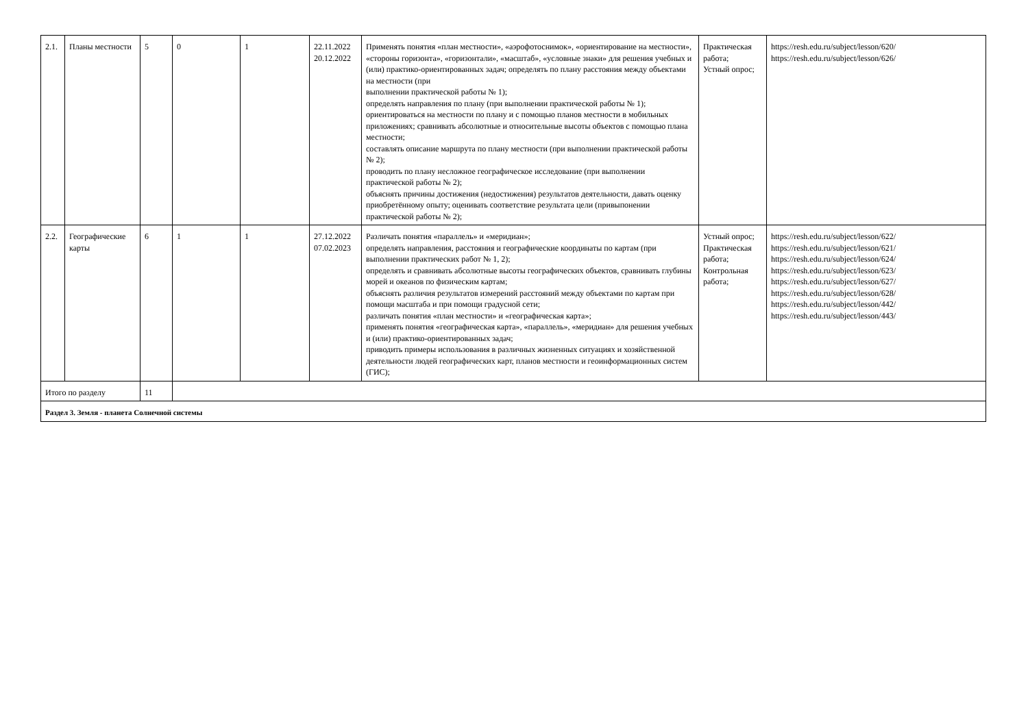| 2.1. | Планы местности | 5 | 0 | 1 | 22.11.2022 20.12.2022 | Применять понятия «план местности», «аэрофотоснимок», «ориентирование на местности», «стороны горизонта», «горизонтали», «масштаб», «условные знаки» для решения учебных и (или) практико-ориентированных задач; определять по плану расстояния между объектами на местности (при выполнении практической работы № 1); определять направления по плану (при выполнении практической работы № 1); ориентироваться на местности по плану и с помощью планов местности в мобильных приложениях; сравнивать абсолютные и относительные высоты объектов с помощью плана местности; составлять описание маршрута по плану местности (при выполнении практической работы № 2); проводить по плану несложное географическое исследование (при выполнении практической работы № 2); объяснять причины достижения (недостижения) результатов деятельности, давать оценку приобретённому опыту; оценивать соответствие результата цели (привыпонении практической работы № 2); | Практическая работа; Устный опрос; | https://resh.edu.ru/subject/lesson/620/ https://resh.edu.ru/subject/lesson/626/ |
| 2.2. | Географические карты | 6 | 1 | 1 | 27.12.2022 07.02.2023 | Различать понятия «параллель» и «меридиан»; определять направления, расстояния и географические координаты по картам (при выполнении практических работ № 1, 2); определять и сравнивать абсолютные высоты географических объектов, сравнивать глубины морей и океанов по физическим картам; объяснять различия результатов измерений расстояний между объектами по картам при помощи масштаба и при помощи градусной сети; различать понятия «план местности» и «географическая карта»; применять понятия «географическая карта», «параллель», «меридиан» для решения учебных и (или) практико-ориентированных задач; приводить примеры использования в различных жизненных ситуациях и хозяйственной деятельности людей географических карт, планов местности и геоинформационных систем (ГИС); | Устный опрос; Практическая работа; Контрольная работа; | https://resh.edu.ru/subject/lesson/622/ https://resh.edu.ru/subject/lesson/621/ https://resh.edu.ru/subject/lesson/624/ https://resh.edu.ru/subject/lesson/623/ https://resh.edu.ru/subject/lesson/627/ https://resh.edu.ru/subject/lesson/628/ https://resh.edu.ru/subject/lesson/442/ https://resh.edu.ru/subject/lesson/443/ |
| Итого по разделу | | 11 | | | | | | |
| Раздел 3. Земля - планета Солнечной системы | | | | | | | | |